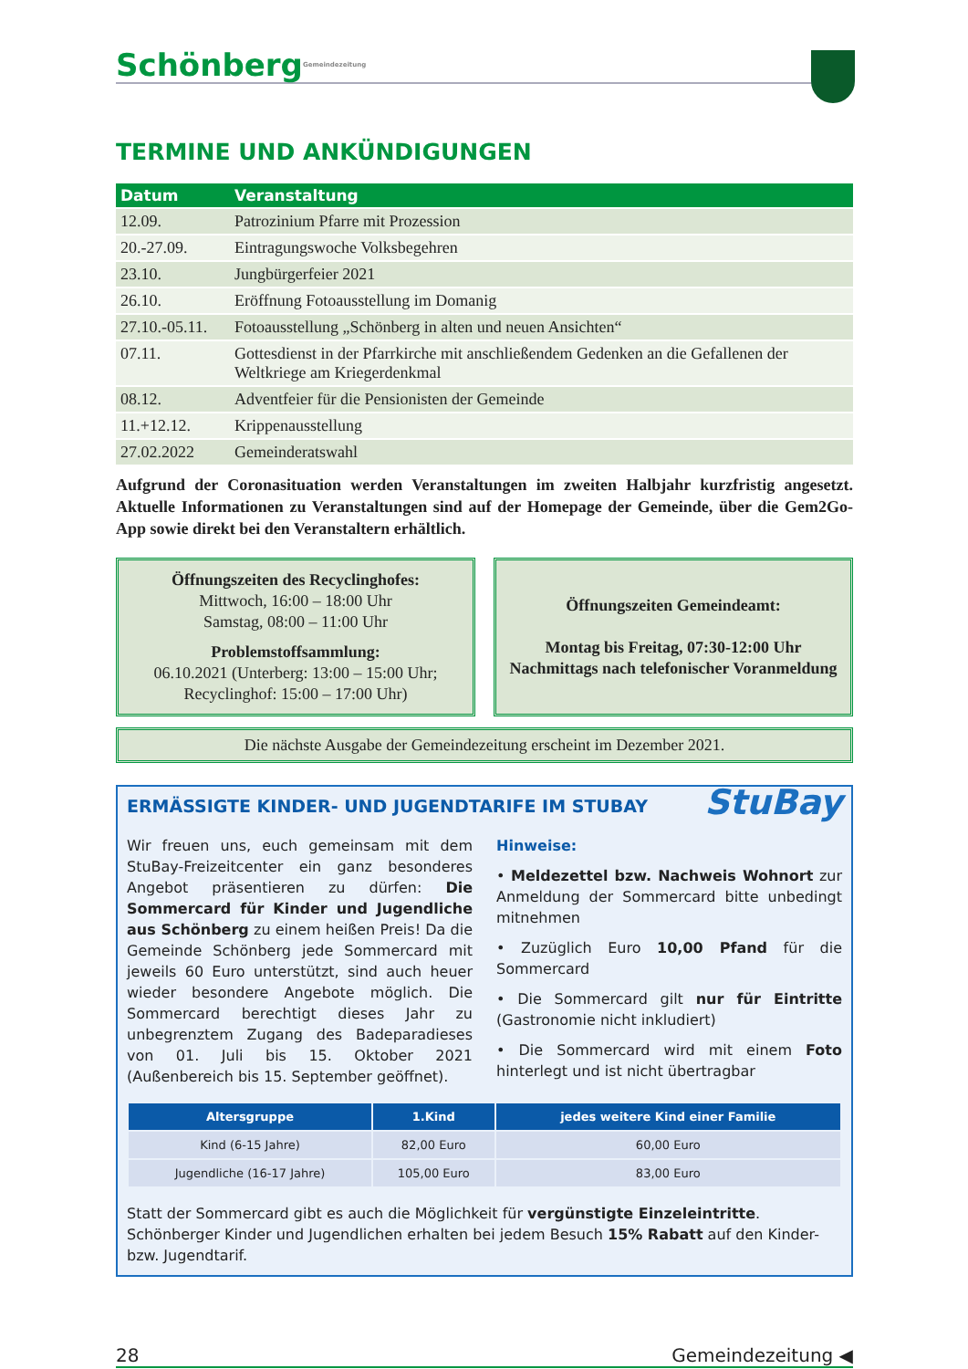SchönbergGemeindezeitung
TERMINE UND ANKÜNDIGUNGEN
| Datum | Veranstaltung |
| --- | --- |
| 12.09. | Patrozinium Pfarre mit Prozession |
| 20.-27.09. | Eintragungswoche Volksbegehren |
| 23.10. | Jungbürgerfeier 2021 |
| 26.10. | Eröffnung Fotoausstellung im Domanig |
| 27.10.-05.11. | Fotoausstellung „Schönberg in alten und neuen Ansichten“ |
| 07.11. | Gottesdienst in der Pfarrkirche mit anschließendem Gedenken an die Gefallenen der Weltkriege am Kriegerdenkmal |
| 08.12. | Adventfeier für die Pensionisten der Gemeinde |
| 11.+12.12. | Krippenausstellung |
| 27.02.2022 | Gemeinderatswahl |
Aufgrund der Coronasituation werden Veranstaltungen im zweiten Halbjahr kurzfristig angesetzt. Aktuelle Informationen zu Veranstaltungen sind auf der Homepage der Gemeinde, über die Gem2Go-App sowie direkt bei den Veranstaltern erhältlich.
Öffnungszeiten des Recyclinghofes:
Mittwoch, 16:00 – 18:00 Uhr
Samstag, 08:00 – 11:00 Uhr
Problemstoffsammlung:
06.10.2021 (Unterberg: 13:00 – 15:00 Uhr;
Recyclinghof: 15:00 – 17:00 Uhr)
Öffnungszeiten Gemeindeamt:
Montag bis Freitag, 07:30-12:00 Uhr
Nachmittags nach telefonischer Voranmeldung
Die nächste Ausgabe der Gemeindezeitung erscheint im Dezember 2021.
StuBay
ERMÄSSIGTE KINDER- UND JUGENDTARIFE IM STUBAY
Wir freuen uns, euch gemeinsam mit dem StuBay-Freizeitcenter ein ganz besonderes Angebot präsentieren zu dürfen: Die Sommercard für Kinder und Jugendliche aus Schönberg zu einem heißen Preis! Da die Gemeinde Schönberg jede Sommercard mit jeweils 60 Euro unterstützt, sind auch heuer wieder besondere Angebote möglich. Die Sommercard berechtigt dieses Jahr zu unbegrenztem Zugang des Badeparadieses von 01. Juli bis 15. Oktober 2021 (Außenbereich bis 15. September geöffnet).
Hinweise:
• Meldezettel bzw. Nachweis Wohnort zur Anmeldung der Sommercard bitte unbedingt mitnehmen
• Zuzüglich Euro 10,00 Pfand für die Sommercard
• Die Sommercard gilt nur für Eintritte (Gastronomie nicht inkludiert)
• Die Sommercard wird mit einem Foto hinterlegt und ist nicht übertragbar
| Altersgruppe | 1.Kind | jedes weitere Kind einer Familie |
| --- | --- | --- |
| Kind (6-15 Jahre) | 82,00 Euro | 60,00 Euro |
| Jugendliche (16-17 Jahre) | 105,00 Euro | 83,00 Euro |
Statt der Sommercard gibt es auch die Möglichkeit für vergünstigte Einzeleintritte. Schönberger Kinder und Jugendlichen erhalten bei jedem Besuch 15% Rabatt auf den Kinder- bzw. Jugendtarif.
28 Gemeindezeitung ◀